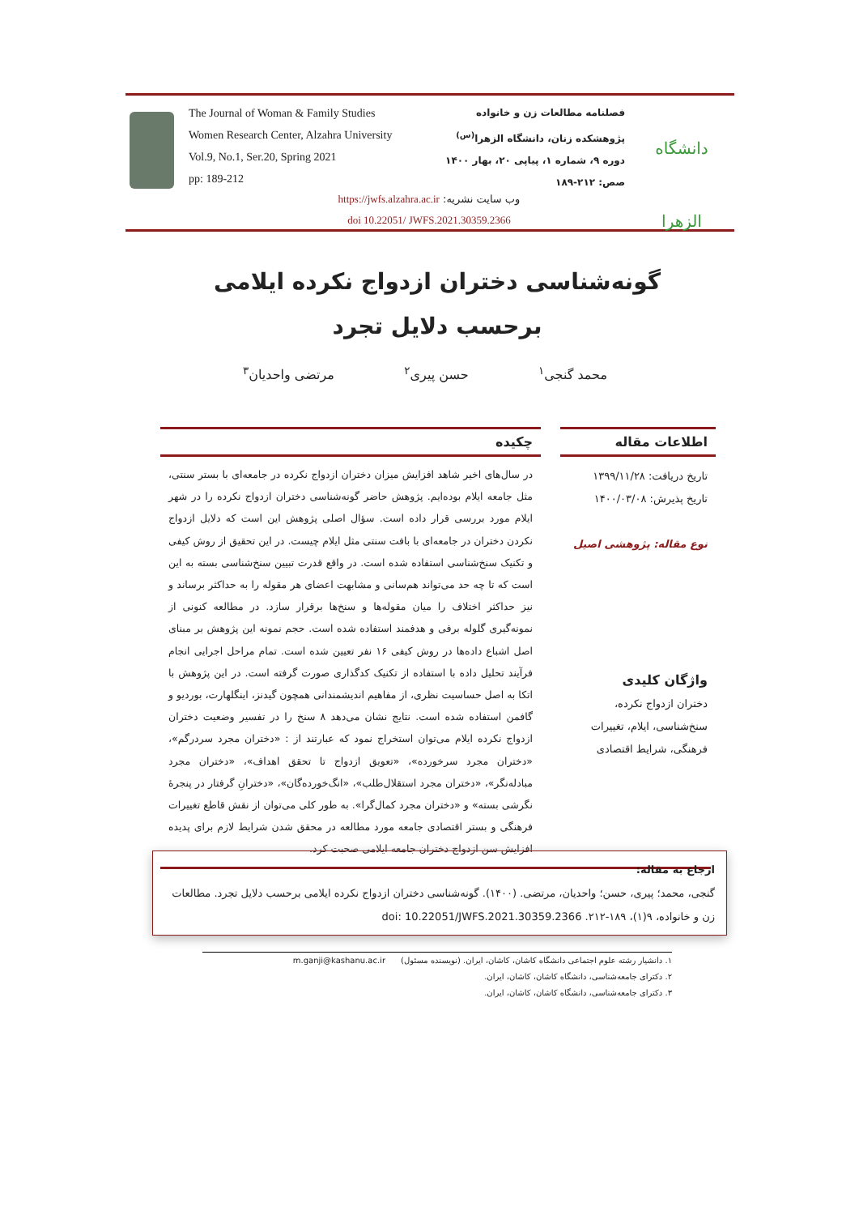The Journal of Woman & Family Studies
Women Research Center, Alzahra University
Vol.9, No.1, Ser.20, Spring 2021
pp: 189-212
فصلنامه مطالعات زن و خانواده
پژوهشکده زنان، دانشگاه الزهرا<sup>(س)</sup>
دوره ۹، شماره ۱، پیاپی ۲۰، بهار ۱۴۰۰
صص: ۲۱۲-۱۸۹
دانشگاه الزهرا
وب سایت نشریه: https://jwfs.alzahra.ac.ir
doi 10.22051/ JWFS.2021.30359.2366
گونه‌شناسی دختران ازدواج نکرده ایلامی برحسب دلایل تجرد
محمد گنجی<sup>۱</sup> حسن پیری<sup>۲</sup> مرتضی واحدیان<sup>۳</sup>
اطلاعات مقاله
تاریخ دریافت: ۱۳۹۹/۱۱/۲۸
تاریخ پذیرش: ۱۴۰۰/۰۳/۰۸
نوع مقاله: پژوهشی اصیل
واژگان کلیدی
دختران ازدواج نکرده، سنخ‌شناسی، ایلام، تغییرات فرهنگی، شرایط اقتصادی
چکیده
در سال‌های اخیر شاهد افزایش میزان دختران ازدواج نکرده در جامعه‌ای با بستر سنتی، مثل جامعه ایلام بوده‌ایم. پژوهش حاضر گونه‌شناسی دختران ازدواج نکرده را در شهر ایلام مورد بررسی قرار داده است. سؤال اصلی پژوهش این است که دلایل ازدواج نکردن دختران در جامعه‌ای با بافت سنتی مثل ایلام چیست. در این تحقیق از روش کیفی و تکنیک سنخ‌شناسی استفاده شده است. در واقع قدرت تبیین سنخ‌شناسی بسته به این است که تا چه حد می‌تواند هم‌سانی و مشابهت اعضای هر مقوله را به حداکثر برساند و نیز حداکثر اختلاف را میان مقوله‌ها و سنخ‌ها برقرار سازد. در مطالعه کنونی از نمونه‌گیری گلوله برفی و هدفمند استفاده شده است. حجم نمونه این پژوهش بر مبنای اصل اشباع داده‌ها در روش کیفی ۱۶ نفر تعیین شده است. تمام مراحل اجرایی انجام فرآیند تحلیل داده با استفاده از تکنیک کدگذاری صورت گرفته است. در این پژوهش با اتکا به اصل حساسیت نظری، از مفاهیم اندیشمندانی همچون گیدنز، اینگلهارت، بوردیو و گافمن استفاده شده است. نتایج نشان می‌دهد ۸ سنخ را در تفسیر وضعیت دختران ازدواج نکرده ایلام می‌توان استخراج نمود که عبارتند از : «دختران مجرد سردرگم»، «دختران مجرد سرخورده»، «تعویق ازدواج تا تحقق اهداف»، «دختران مجرد مبادله‌نگر»، «دختران مجرد استقلال‌طلب»، «انگ‌خورده‌گان»، «دخترانِ گرفتار در پنجرۀ نگرشی بسته» و «دختران مجرد کمال‌گرا». به طور کلی می‌توان از نقش قاطع تغییرات فرهنگی و بستر اقتصادی جامعه مورد مطالعه در محقق شدن شرایط لازم برای پدیده افزایش سن ازدواج دختران جامعه ایلامی صحبت کرد.
ارجاع به مقاله:
گنجی، محمد؛ پیری، حسن؛ واحدیان، مرتضی. (۱۴۰۰). گونه‌شناسی دختران ازدواج نکرده ایلامی برحسب دلایل تجرد. مطالعات زن و خانواده، ۹(۱)، ۱۸۹-۲۱۲. doi: 10.22051/JWFS.2021.30359.2366
۱. دانشیار رشته علوم اجتماعی دانشگاه کاشان، کاشان، ایران. (نویسنده مسئول) m.ganji@kashanu.ac.ir
۲. دکترای جامعه‌شناسی، دانشگاه کاشان، کاشان، ایران.
۳. دکترای جامعه‌شناسی، دانشگاه کاشان، کاشان، ایران.